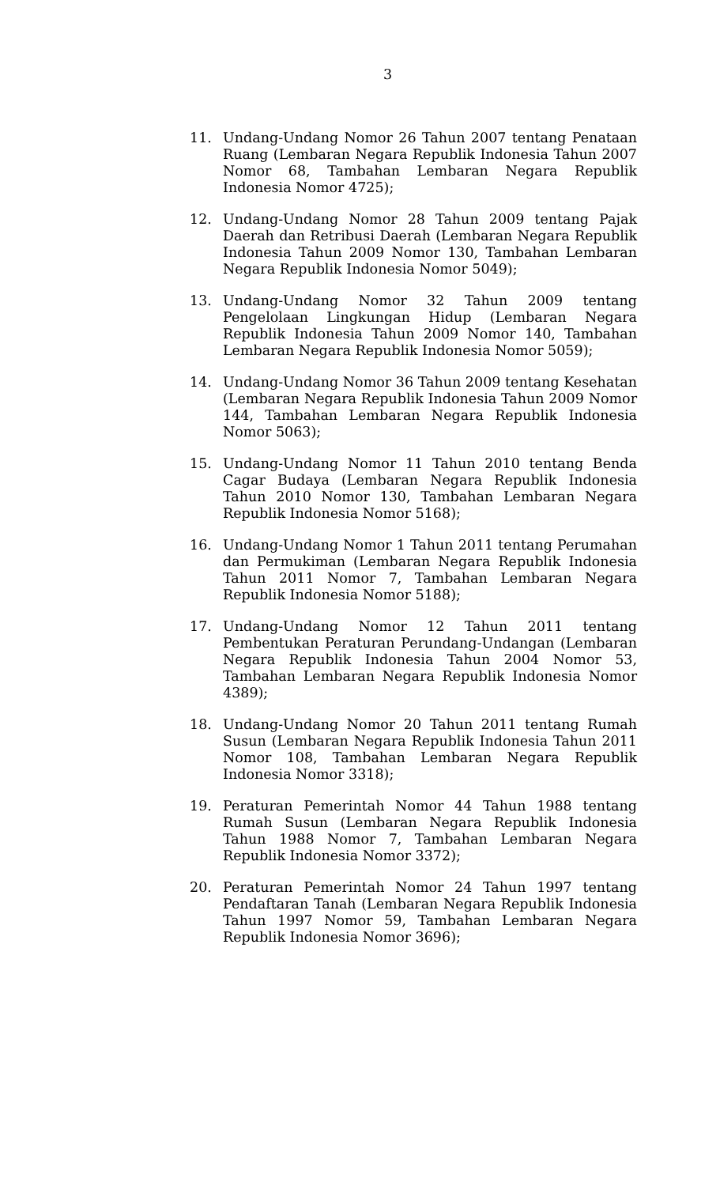3
11. Undang-Undang Nomor 26 Tahun 2007 tentang Penataan Ruang (Lembaran Negara Republik Indonesia Tahun 2007 Nomor 68, Tambahan Lembaran Negara Republik Indonesia Nomor 4725);
12. Undang-Undang Nomor 28 Tahun 2009 tentang Pajak Daerah dan Retribusi Daerah (Lembaran Negara Republik Indonesia Tahun 2009 Nomor 130, Tambahan Lembaran Negara Republik Indonesia Nomor 5049);
13. Undang-Undang Nomor 32 Tahun 2009 tentang Pengelolaan Lingkungan Hidup (Lembaran Negara Republik Indonesia Tahun 2009 Nomor 140, Tambahan Lembaran Negara Republik Indonesia Nomor 5059);
14. Undang-Undang Nomor 36 Tahun 2009 tentang Kesehatan (Lembaran Negara Republik Indonesia Tahun 2009 Nomor 144, Tambahan Lembaran Negara Republik Indonesia Nomor 5063);
15. Undang-Undang Nomor 11 Tahun 2010 tentang Benda Cagar Budaya (Lembaran Negara Republik Indonesia Tahun 2010 Nomor 130, Tambahan Lembaran Negara Republik Indonesia Nomor 5168);
16. Undang-Undang Nomor 1 Tahun 2011 tentang Perumahan dan Permukiman (Lembaran Negara Republik Indonesia Tahun 2011 Nomor 7, Tambahan Lembaran Negara Republik Indonesia Nomor 5188);
17. Undang-Undang Nomor 12 Tahun 2011 tentang Pembentukan Peraturan Perundang-Undangan (Lembaran Negara Republik Indonesia Tahun 2004 Nomor 53, Tambahan Lembaran Negara Republik Indonesia Nomor 4389);
18. Undang-Undang Nomor 20 Tahun 2011 tentang Rumah Susun (Lembaran Negara Republik Indonesia Tahun 2011 Nomor 108, Tambahan Lembaran Negara Republik Indonesia Nomor 3318);
19. Peraturan Pemerintah Nomor 44 Tahun 1988 tentang Rumah Susun (Lembaran Negara Republik Indonesia Tahun 1988 Nomor 7, Tambahan Lembaran Negara Republik Indonesia Nomor 3372);
20. Peraturan Pemerintah Nomor 24 Tahun 1997 tentang Pendaftaran Tanah (Lembaran Negara Republik Indonesia Tahun 1997 Nomor 59, Tambahan Lembaran Negara Republik Indonesia Nomor 3696);